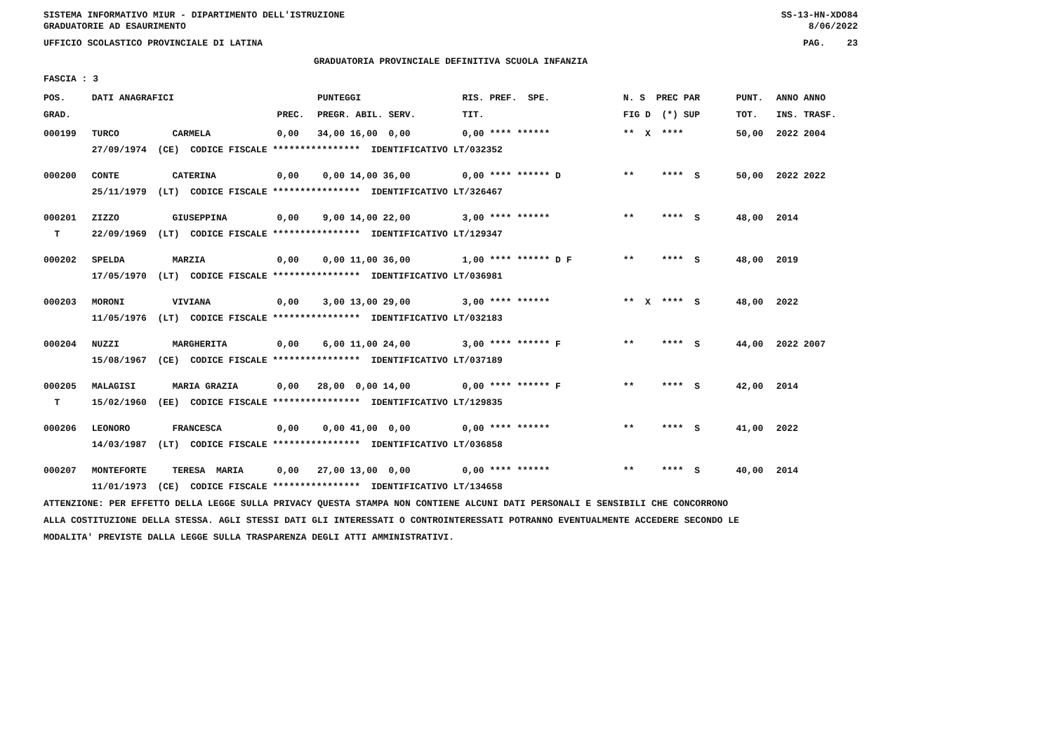SISTEMA INFORMATIVO MIUR - DIPARTIMENTO DELL'ISTRUZIONE SS-13-HN-XDO84
GRADUATORIE AD ESAURIMENTO 8/06/2022
UFFICIO SCOLASTICO PROVINCIALE DI LATINA PAG. 23
GRADUATORIA PROVINCIALE DEFINITIVA SCUOLA INFANZIA
FASCIA : 3
| POS. | DATI ANAGRAFICI | | | PUNTEGGI | RIS. PREF. SPE. | N. S PREC PAR | PUNT. | ANNO ANNO |
| --- | --- | --- | --- | --- | --- | --- | --- | --- |
| GRAD. | | | PREC. | PREGR. ABIL. SERV. | TIT. | FIG D (*) SUP | TOT. | INS. TRASF. |
| 000199 | TURCO | CARMELA | 0,00 | 34,00 16,00 0,00 | 0,00 **** ****** | ** X **** | 50,00 | 2022 2004 |
| | 27/09/1974 (CE) CODICE FISCALE **************** IDENTIFICATIVO LT/032352 | | | | | | | |
| 000200 | CONTE | CATERINA | 0,00 | 0,00 14,00 36,00 | 0,00 **** ****** D | ** **** S | 50,00 | 2022 2022 |
| | 25/11/1979 (LT) CODICE FISCALE **************** IDENTIFICATIVO LT/326467 | | | | | | | |
| 000201 | ZIZZO | GIUSEPPINA | 0,00 | 9,00 14,00 22,00 | 3,00 **** ****** | ** **** S | 48,00 | 2014 |
| T | 22/09/1969 (LT) CODICE FISCALE **************** IDENTIFICATIVO LT/129347 | | | | | | | |
| 000202 | SPELDA | MARZIA | 0,00 | 0,00 11,00 36,00 | 1,00 **** ****** D F | ** **** S | 48,00 | 2019 |
| | 17/05/1970 (LT) CODICE FISCALE **************** IDENTIFICATIVO LT/036981 | | | | | | | |
| 000203 | MORONI | VIVIANA | 0,00 | 3,00 13,00 29,00 | 3,00 **** ****** | ** X **** S | 48,00 | 2022 |
| | 11/05/1976 (LT) CODICE FISCALE **************** IDENTIFICATIVO LT/032183 | | | | | | | |
| 000204 | NUZZI | MARGHERITA | 0,00 | 6,00 11,00 24,00 | 3,00 **** ****** F | ** **** S | 44,00 | 2022 2007 |
| | 15/08/1967 (CE) CODICE FISCALE **************** IDENTIFICATIVO LT/037189 | | | | | | | |
| 000205 | MALAGISI | MARIA GRAZIA | 0,00 | 28,00 0,00 14,00 | 0,00 **** ****** F | ** **** S | 42,00 | 2014 |
| T | 15/02/1960 (EE) CODICE FISCALE **************** IDENTIFICATIVO LT/129835 | | | | | | | |
| 000206 | LEONORO | FRANCESCA | 0,00 | 0,00 41,00 0,00 | 0,00 **** ****** | ** **** S | 41,00 | 2022 |
| | 14/03/1987 (LT) CODICE FISCALE **************** IDENTIFICATIVO LT/036858 | | | | | | | |
| 000207 | MONTEFORTE | TERESA MARIA | 0,00 | 27,00 13,00 0,00 | 0,00 **** ****** | ** **** S | 40,00 | 2014 |
| | 11/01/1973 (CE) CODICE FISCALE **************** IDENTIFICATIVO LT/134658 | | | | | | | |
ATTENZIONE: PER EFFETTO DELLA LEGGE SULLA PRIVACY QUESTA STAMPA NON CONTIENE ALCUNI DATI PERSONALI E SENSIBILI CHE CONCORRONO
ALLA COSTITUZIONE DELLA STESSA. AGLI STESSI DATI GLI INTERESSATI O CONTROINTERESSATI POTRANNO EVENTUALMENTE ACCEDERE SECONDO LE
MODALITA' PREVISTE DALLA LEGGE SULLA TRASPARENZA DEGLI ATTI AMMINISTRATIVI.